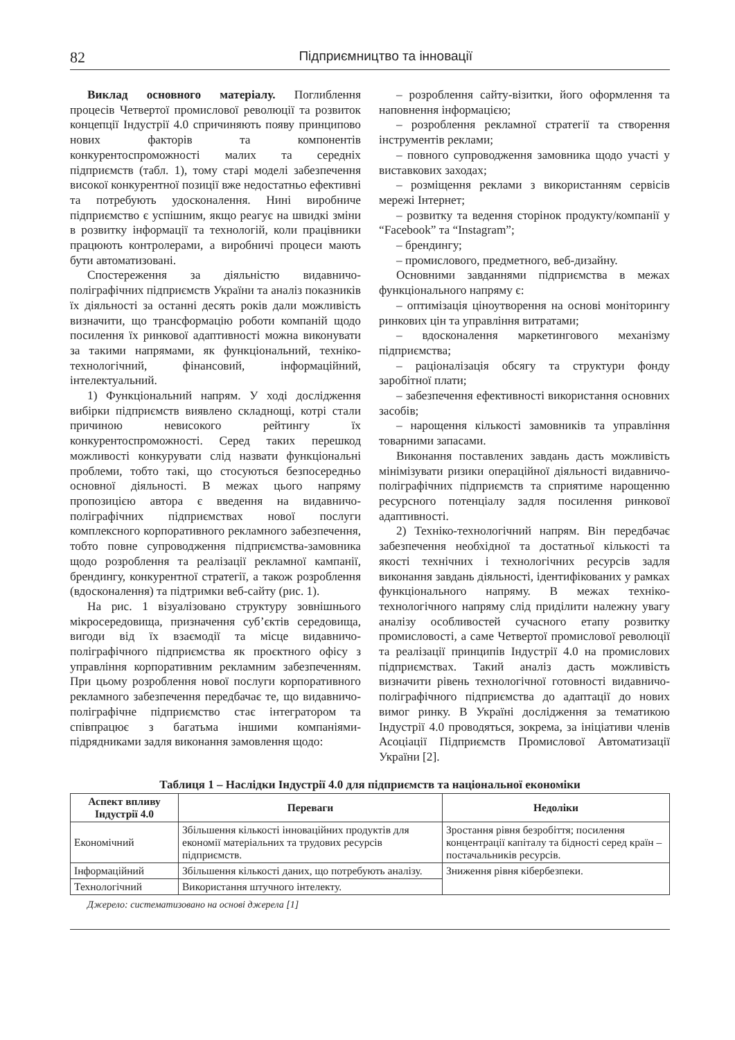82 Підприємництво та інновації
Виклад основного матеріалу. Поглиблення процесів Четвертої промислової революції та розвиток концепції Індустрії 4.0 спричиняють появу принципово нових факторів та компонентів конкурентоспроможності малих та середніх підприємств (табл. 1), тому старі моделі забезпечення високої конкурентної позиції вже недостатньо ефективні та потребують удосконалення. Нині виробниче підприємство є успішним, якщо реагує на швидкі зміни в розвитку інформації та технологій, коли працівники працюють контролерами, а виробничі процеси мають бути автоматизовані.
Спостереження за діяльністю видавничо-поліграфічних підприємств України та аналіз показників їх діяльності за останні десять років дали можливість визначити, що трансформацію роботи компаній щодо посилення їх ринкової адаптивності можна виконувати за такими напрямами, як функціональний, техніко-технологічний, фінансовий, інформаційний, інтелектуальний.
1) Функціональний напрям. У ході дослідження вибірки підприємств виявлено складнощі, котрі стали причиною невисокого рейтингу їх конкурентоспроможності. Серед таких перешкод можливості конкурувати слід назвати функціональні проблеми, тобто такі, що стосуються безпосередньо основної діяльності. В межах цього напряму пропозицією автора є введення на видавничо-поліграфічних підприємствах нової послуги комплексного корпоративного рекламного забезпечення, тобто повне супроводження підприємства-замовника щодо розроблення та реалізації рекламної кампанії, брендингу, конкурентної стратегії, а також розроблення (вдосконалення) та підтримки веб-сайту (рис. 1).
На рис. 1 візуалізовано структуру зовнішнього мікросередовища, призначення суб’єктів середовища, вигоди від їх взаємодії та місце видавничо-поліграфічного підприємства як проєктного офісу з управління корпоративним рекламним забезпеченням. При цьому розроблення нової послуги корпоративного рекламного забезпечення передбачає те, що видавничо-поліграфічне підприємство стає інтегратором та співпрацює з багатьма іншими компаніями-підрядниками задля виконання замовлення щодо:
– розроблення сайту-візитки, його оформлення та наповнення інформацією;
– розроблення рекламної стратегії та створення інструментів реклами;
– повного супроводження замовника щодо участі у виставкових заходах;
– розміщення реклами з використанням сервісів мережі Інтернет;
– розвитку та ведення сторінок продукту/компанії у “Facebook” та “Instagram”;
– брендингу;
– промислового, предметного, веб-дизайну.
Основними завданнями підприємства в межах функціонального напряму є:
– оптимізація ціноутворення на основі моніторингу ринкових цін та управління витратами;
– вдосконалення маркетингового механізму підприємства;
– раціоналізація обсягу та структури фонду заробітної плати;
– забезпечення ефективності використання основних засобів;
– нарощення кількості замовників та управління товарними запасами.
Виконання поставлених завдань дасть можливість мінімізувати ризики операційної діяльності видавничо-поліграфічних підприємств та сприятиме нарощенню ресурсного потенціалу задля посилення ринкової адаптивності.
2) Техніко-технологічний напрям. Він передбачає забезпечення необхідної та достатньої кількості та якості технічних і технологічних ресурсів задля виконання завдань діяльності, ідентифікованих у рамках функціонального напряму. В межах техніко-технологічного напряму слід приділити належну увагу аналізу особливостей сучасного етапу розвитку промисловості, а саме Четвертої промислової революції та реалізації принципів Індустрії 4.0 на промислових підприємствах. Такий аналіз дасть можливість визначити рівень технологічної готовності видавничо-поліграфічного підприємства до адаптації до нових вимог ринку. В Україні дослідження за тематикою Індустрії 4.0 проводяться, зокрема, за ініціативи членів Асоціації Підприємств Промислової Автоматизації України [2].
Таблиця 1 – Наслідки Індустрії 4.0 для підприємств та національної економіки
| Аспект впливу Індустрії 4.0 | Переваги | Недоліки |
| --- | --- | --- |
| Економічний | Збільшення кількості інноваційних продуктів для економії матеріальних та трудових ресурсів підприємств. | Зростання рівня безробіття; посилення концентрації капіталу та бідності серед країн – постачальників ресурсів. |
| Інформаційний | Збільшення кількості даних, що потребують аналізу. | Зниження рівня кібербезпеки. |
| Технологічний | Використання штучного інтелекту. | |
Джерело: систематизовано на основі джерела [1]